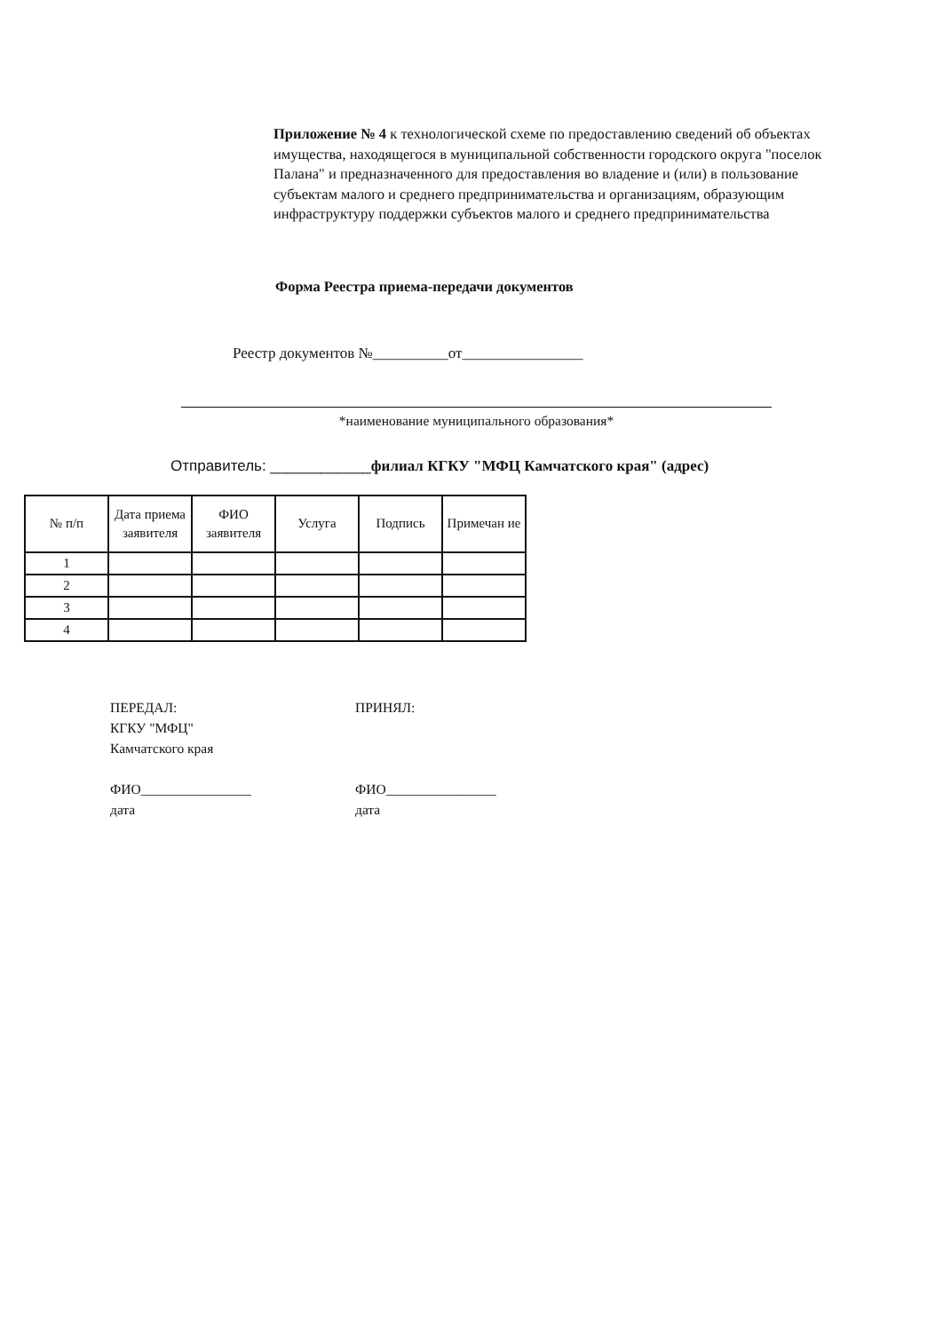Приложение № 4 к технологической схеме по предоставлению сведений об объектах имущества, находящегося в муниципальной собственности городского округа "поселок Палана" и предназначенного для предоставления во владение и (или) в пользование субъектам малого и среднего предпринимательства и организациям, образующим инфраструктуру поддержки субъектов малого и среднего предпринимательства
Форма Реестра приема-передачи документов
Реестр документов №__________от________________
*наименование муниципального образования*
Отправитель: ____________филиал КГКУ "МФЦ Камчатского края" (адрес)
| № п/п | Дата приема заявителя | ФИО заявителя | Услуга | Подпись | Примечан ие |
| --- | --- | --- | --- | --- | --- |
| 1 | | | | | |
| 2 | | | | | |
| 3 | | | | | |
| 4 | | | | | |
ПЕРЕДАЛ:
КГКУ "МФЦ"
Камчатского края
ФИО________________
дата
ПРИНЯЛ:
ФИО________________
дата